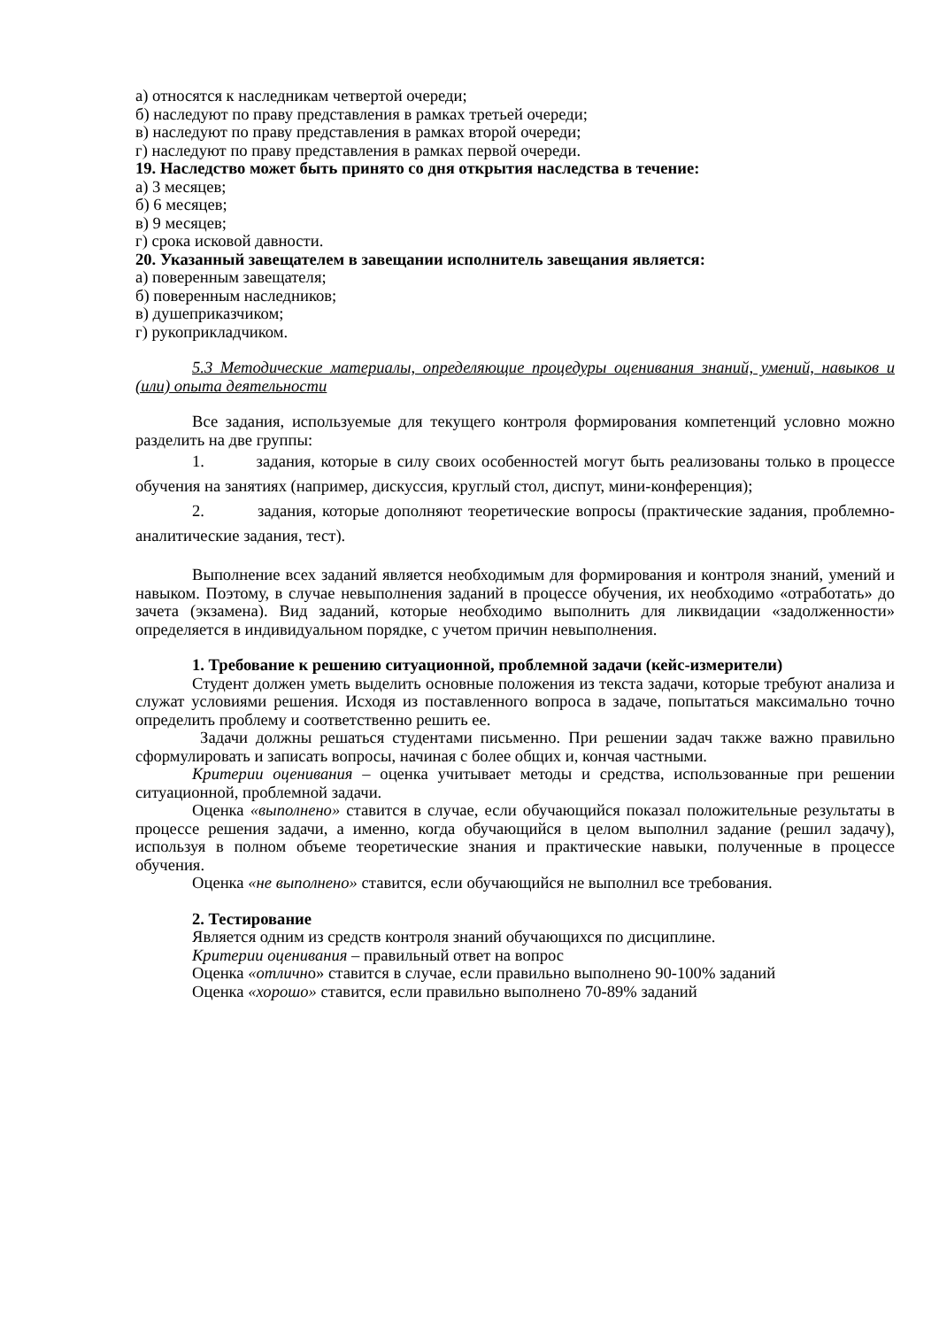а) относятся к наследникам четвертой очереди;
б) наследуют по праву представления в рамках третьей очереди;
в) наследуют по праву представления в рамках второй очереди;
г) наследуют по праву представления в рамках первой очереди.
19. Наследство может быть принято со дня открытия наследства в течение:
а) 3 месяцев;
б) 6 месяцев;
в) 9 месяцев;
г) срока исковой давности.
20. Указанный завещателем в завещании исполнитель завещания является:
а) поверенным завещателя;
б) поверенным наследников;
в) душеприказчиком;
г) рукоприкладчиком.
5.3 Методические материалы, определяющие процедуры оценивания знаний, умений, навыков и (или) опыта деятельности
Все задания, используемые для текущего контроля формирования компетенций условно можно разделить на две группы:
1. задания, которые в силу своих особенностей могут быть реализованы только в процессе обучения на занятиях (например, дискуссия, круглый стол, диспут, мини-конференция);
2. задания, которые дополняют теоретические вопросы (практические задания, проблемно-аналитические задания, тест).
Выполнение всех заданий является необходимым для формирования и контроля знаний, умений и навыком. Поэтому, в случае невыполнения заданий в процессе обучения, их необходимо «отработать» до зачета (экзамена). Вид заданий, которые необходимо выполнить для ликвидации «задолженности» определяется в индивидуальном порядке, с учетом причин невыполнения.
1. Требование к решению ситуационной, проблемной задачи (кейс-измерители)
Студент должен уметь выделить основные положения из текста задачи, которые требуют анализа и служат условиями решения. Исходя из поставленного вопроса в задаче, попытаться максимально точно определить проблему и соответственно решить ее.
Задачи должны решаться студентами письменно. При решении задач также важно правильно сформулировать и записать вопросы, начиная с более общих и, кончая частными.
Критерии оценивания – оценка учитывает методы и средства, использованные при решении ситуационной, проблемной задачи.
Оценка «выполнено» ставится в случае, если обучающийся показал положительные результаты в процессе решения задачи, а именно, когда обучающийся в целом выполнил задание (решил задачу), используя в полном объеме теоретические знания и практические навыки, полученные в процессе обучения.
Оценка «не выполнено» ставится, если обучающийся не выполнил все требования.
2. Тестирование
Является одним из средств контроля знаний обучающихся по дисциплине.
Критерии оценивания – правильный ответ на вопрос
Оценка «отлично» ставится в случае, если правильно выполнено 90-100% заданий
Оценка «хорошо» ставится, если правильно выполнено 70-89% заданий